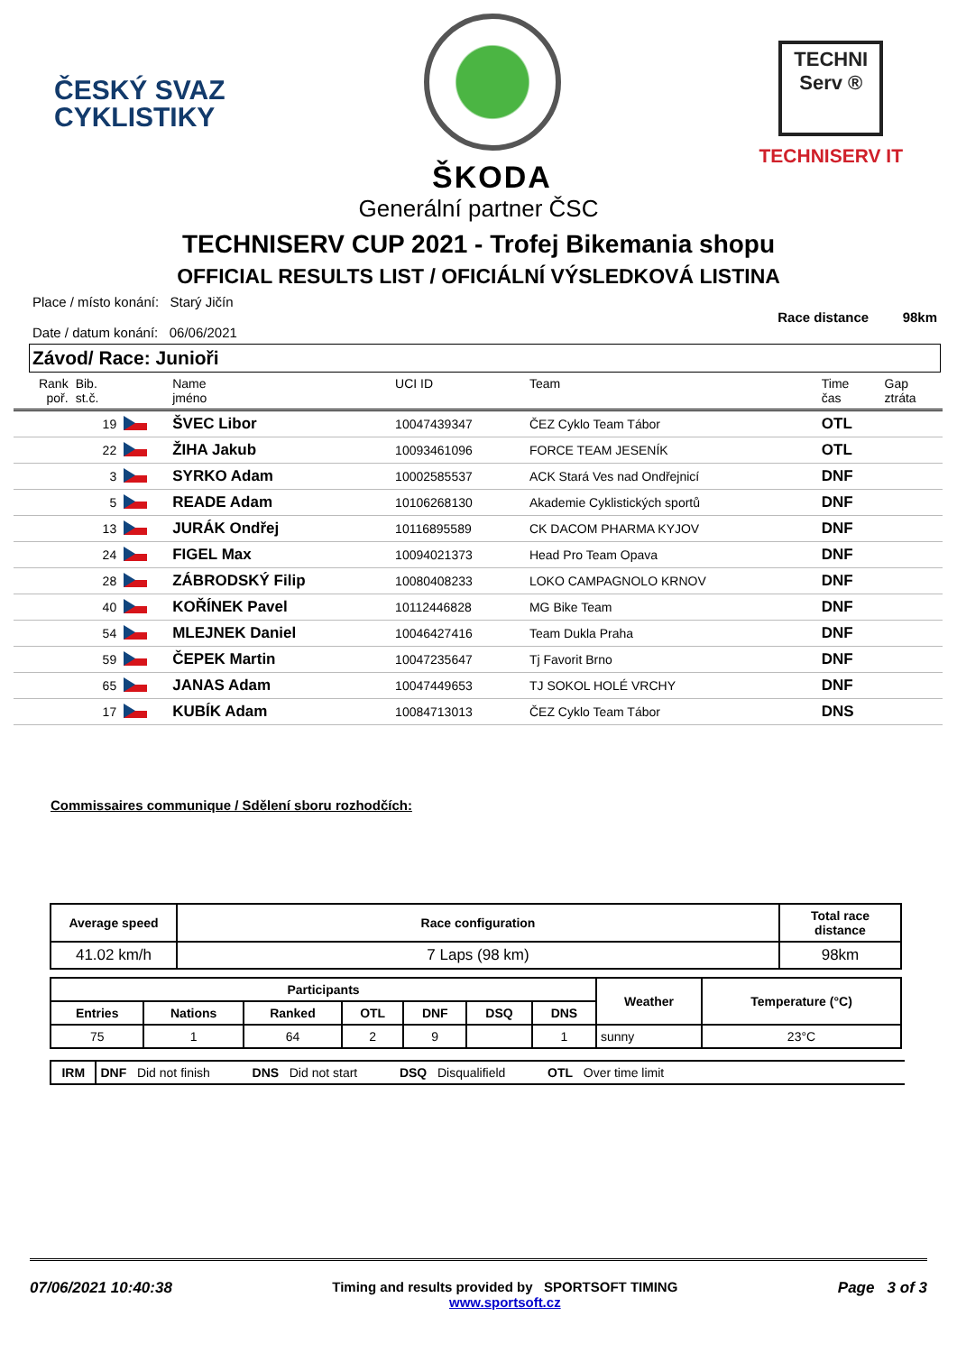ČESKÝ SVAZ
CYKLISTIKY
ŠKODA
TECHNI Serv ®
TECHNISERV IT
Generální partner ČSC
TECHNISERV CUP 2021 - Trofej Bikemania shopu
OFFICIAL RESULTS LIST / OFICIÁLNÍ VÝSLEDKOVÁ LISTINA
Place / místo konání: Starý Jičín
Date / datum konání: 06/06/2021
Race distance 98km
Závod/ Race: Junioři
| Rank poř. | Bib. st.č. | | Name jméno | UCI ID | Team | Time čas | Gap ztráta |
| --- | --- | --- | --- | --- | --- | --- | --- |
| | 19 | | ŠVEC Libor | 10047439347 | ČEZ Cyklo Team Tábor | OTL | |
| | 22 | | ŽIHA Jakub | 10093461096 | FORCE TEAM JESENÍK | OTL | |
| | 3 | | SYRKO Adam | 10002585537 | ACK Stará Ves nad Ondřejnicí | DNF | |
| | 5 | | READE Adam | 10106268130 | Akademie Cyklistických sportů | DNF | |
| | 13 | | JURÁK Ondřej | 10116895589 | CK DACOM PHARMA KYJOV | DNF | |
| | 24 | | FIGEL Max | 10094021373 | Head Pro Team Opava | DNF | |
| | 28 | | ZÁBRODSKÝ Filip | 10080408233 | LOKO CAMPAGNOLO KRNOV | DNF | |
| | 40 | | KOŘÍNEK Pavel | 10112446828 | MG Bike Team | DNF | |
| | 54 | | MLEJNEK Daniel | 10046427416 | Team Dukla Praha | DNF | |
| | 59 | | ČEPEK Martin | 10047235647 | Tj Favorit Brno | DNF | |
| | 65 | | JANAS Adam | 10047449653 | TJ SOKOL HOLÉ VRCHY | DNF | |
| | 17 | | KUBÍK Adam | 10084713013 | ČEZ Cyklo Team Tábor | DNS | |
Commissaires communique / Sdělení sboru rozhodčích:
| Average speed | Race configuration | Total race distance |
| --- | --- | --- |
| 41.02 km/h | 7 Laps (98 km) | 98km |
| Participants | | | | | | | Weather | Temperature (°C) |
| --- | --- | --- | --- | --- | --- | --- | --- | --- |
| Entries | Nations | Ranked | OTL | DNF | DSQ | DNS | | |
| 75 | 1 | 64 | 2 | 9 | | 1 | sunny | 23°C |
| IRM | DNF Did not finish DNS Did not start DSQ Disqualifield OTL Over time limit |
07/06/2021 10:40:38 Timing and results provided by SPORTSOFT TIMING
www.sportsoft.cz
Page 3 of 3